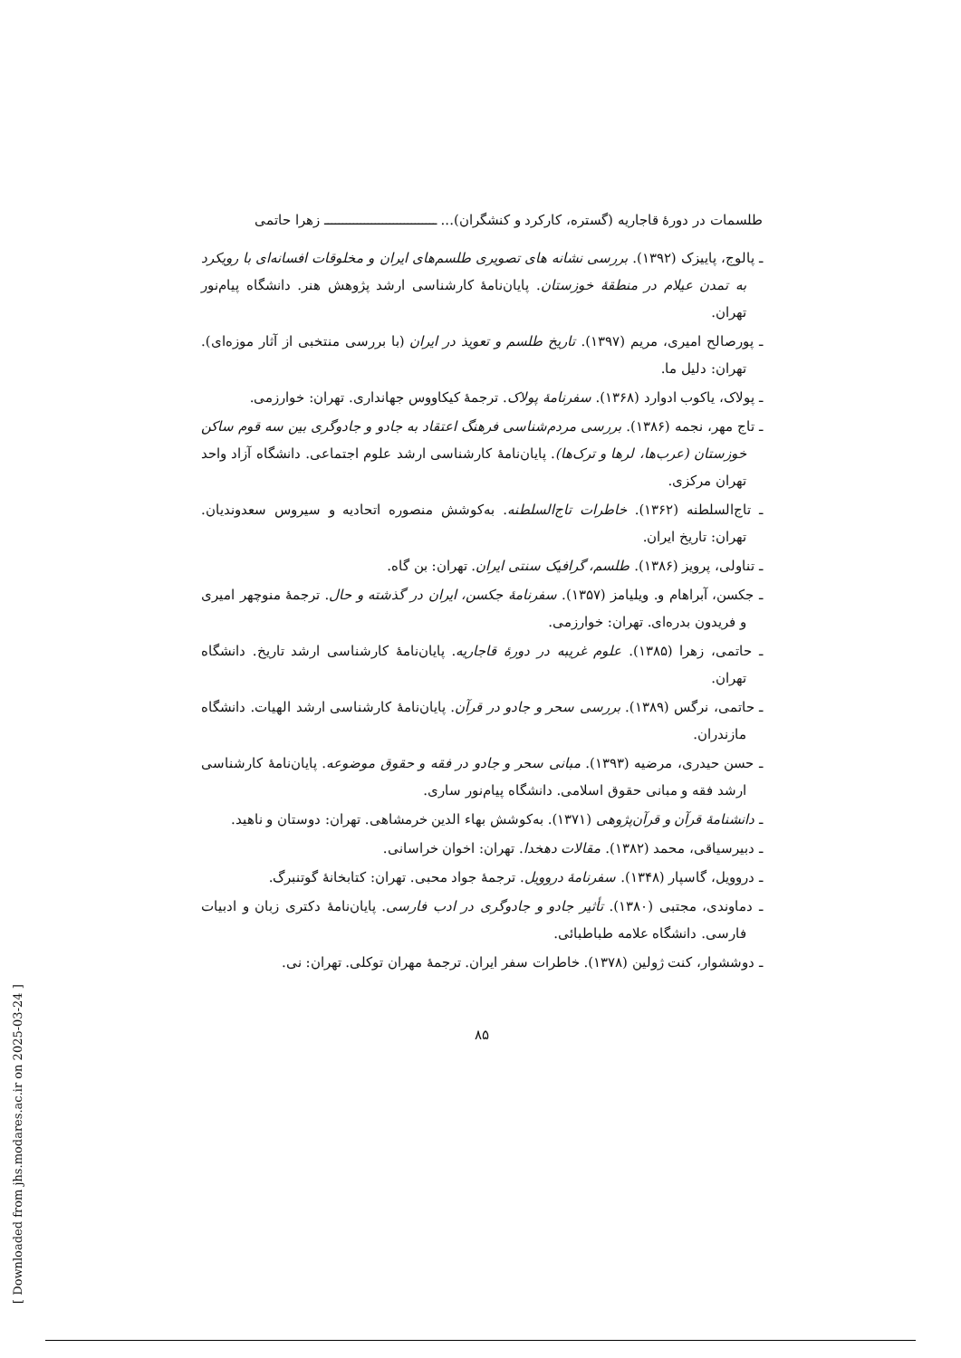[ Downloaded from jhs.modares.ac.ir on 2025-03-24 ]
طلسمات در دورهٔ قاجاریه (گستره، کارکرد و کنشگران)... ـــــــــــــــــــــــــــــــ زهرا حاتمی
ـ پالوج، پاییزک (۱۳۹۲). بررسی نشانه های تصویری طلسم‌های ایران و مخلوقات افسانه‌ای با رویکرد به تمدن عیلام در منطقهٔ خوزستان. پایان‌نامهٔ کارشناسی ارشد پژوهش هنر. دانشگاه پیام‌نور تهران.
ـ پورصالح امیری، مریم (۱۳۹۷). تاریخ طلسم و تعویذ در ایران (با بررسی منتخبی از آثار موزه‌ای). تهران: دلیل ما.
ـ پولاک، یاکوب ادوارد (۱۳۶۸). سفرنامهٔ پولاک. ترجمهٔ کیکاووس جهانداری. تهران: خوارزمی.
ـ تاج مهر، نجمه (۱۳۸۶). بررسی مردم‌شناسی فرهنگ اعتقاد به جادو و جادوگری بین سه قوم ساکن خوزستان (عرب‌ها، لرها و ترک‌ها). پایان‌نامهٔ کارشناسی ارشد علوم اجتماعی. دانشگاه آزاد واحد تهران مرکزی.
ـ تاج‌السلطنه (۱۳۶۲). خاطرات تاج‌السلطنه. به‌کوشش منصوره اتحادیه و سیروس سعدوندیان. تهران: تاریخ ایران.
ـ تناولی، پرویز (۱۳۸۶). طلسم، گرافیک سنتی ایران. تهران: بن گاه.
ـ جکسن، آبراهام و. ویلیامز (۱۳۵۷). سفرنامهٔ جکسن، ایران در گذشته و حال. ترجمهٔ منوچهر امیری و فریدون بدره‌ای. تهران: خوارزمی.
ـ حاتمی، زهرا (۱۳۸۵). علوم غریبه در دورهٔ قاجاریه. پایان‌نامهٔ کارشناسی ارشد تاریخ. دانشگاه تهران.
ـ حاتمی، نرگس (۱۳۸۹). بررسی سحر و جادو در قرآن. پایان‌نامهٔ کارشناسی ارشد الهیات. دانشگاه مازندران.
ـ حسن حیدری، مرضیه (۱۳۹۳). مبانی سحر و جادو در فقه و حقوق موضوعه. پایان‌نامهٔ کارشناسی ارشد فقه و مبانی حقوق اسلامی. دانشگاه پیام‌نور ساری.
ـ دانشنامهٔ قرآن و قرآن‌پژوهی (۱۳۷۱). به‌کوشش بهاء الدین خرمشاهی. تهران: دوستان و ناهید.
ـ دبیرسیاقی، محمد (۱۳۸۲). مقالات دهخدا. تهران: اخوان خراسانی.
ـ دروویل، گاسپار (۱۳۴۸). سفرنامهٔ دروویل. ترجمهٔ جواد محبی. تهران: کتابخانهٔ گوتنبرگ.
ـ دماوندی، مجتبی (۱۳۸۰). تأثیر جادو و جادوگری در ادب فارسی. پایان‌نامهٔ دکتری زبان و ادبیات فارسی. دانشگاه علامه طباطبائی.
ـ دوششوار، کنت ژولین (۱۳۷۸). خاطرات سفر ایران. ترجمهٔ مهران توکلی. تهران: نی.
۸۵